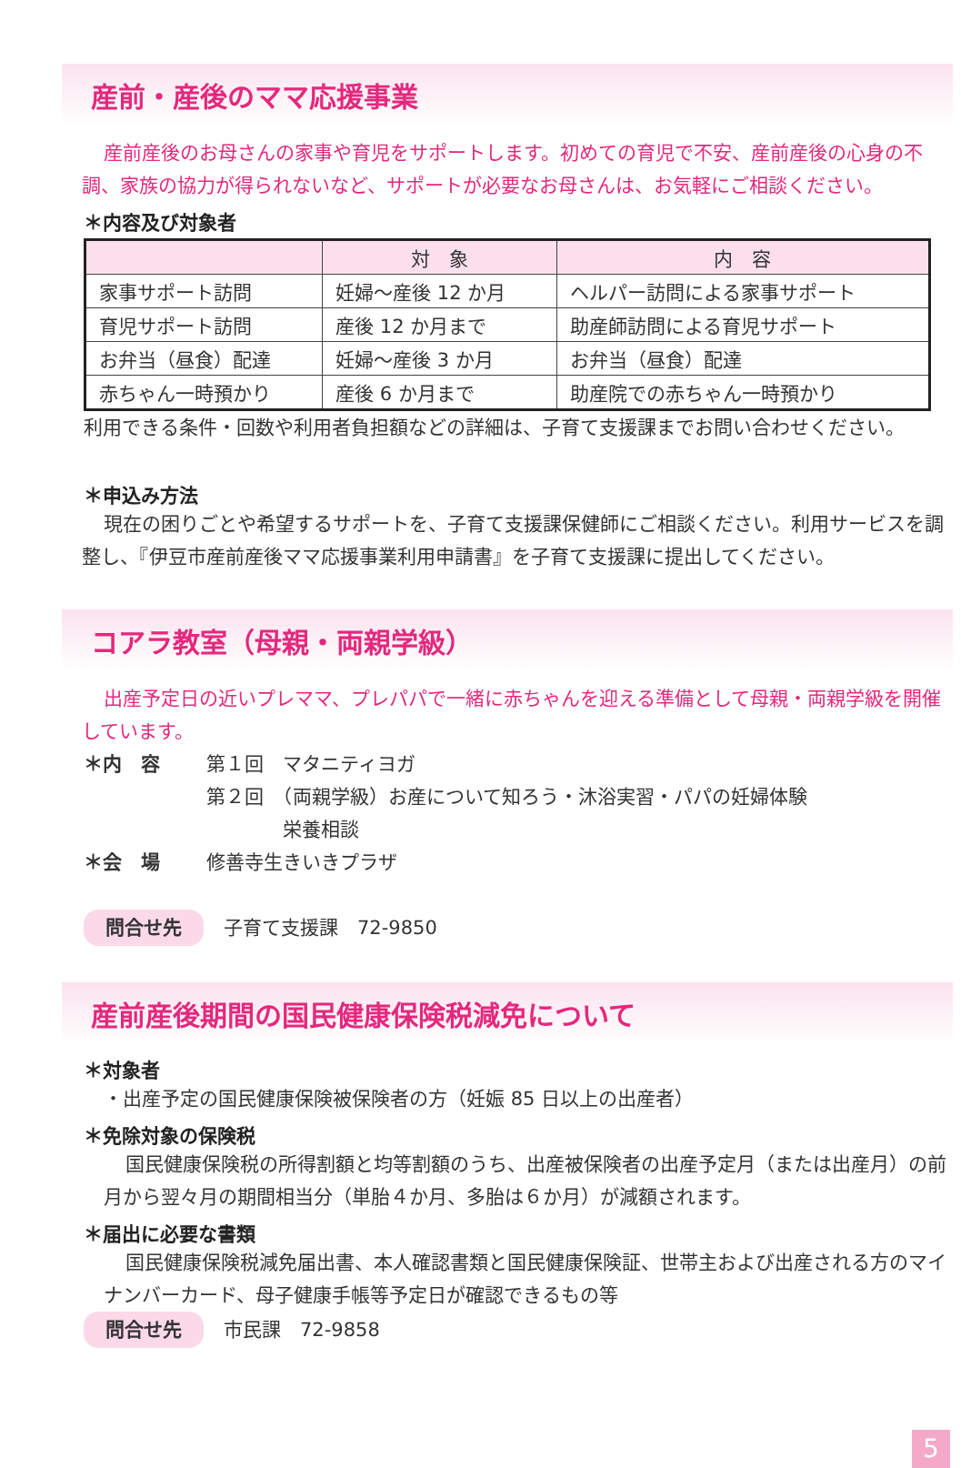産前・産後のママ応援事業
産前産後のお母さんの家事や育児をサポートします。初めての育児で不安、産前産後の心身の不調、家族の協力が得られないなど、サポートが必要なお母さんは、お気軽にご相談ください。
＊内容及び対象者
| | 対 象 | 内 容 |
| --- | --- | --- |
| 家事サポート訪問 | 妊婦～産後 12 か月 | ヘルパー訪問による家事サポート |
| 育児サポート訪問 | 産後 12 か月まで | 助産師訪問による育児サポート |
| お弁当（昼食）配達 | 妊婦～産後 3 か月 | お弁当（昼食）配達 |
| 赤ちゃん一時預かり | 産後 6 か月まで | 助産院での赤ちゃん一時預かり |
利用できる条件・回数や利用者負担額などの詳細は、子育て支援課までお問い合わせください。
＊申込み方法
現在の困りごとや希望するサポートを、子育て支援課保健師にご相談ください。利用サービスを調整し、『伊豆市産前産後ママ応援事業利用申請書』を子育て支援課に提出してください。
コアラ教室（母親・両親学級）
出産予定日の近いプレママ、プレパパで一緒に赤ちゃんを迎える準備として母親・両親学級を開催しています。
＊内　容 第１回　マタニティヨガ
第２回　（両親学級）お産について知ろう・沐浴実習・パパの妊婦体験
　　　　栄養相談
＊会　場 修善寺生きいきプラザ
問合せ先 子育て支援課　72-9850
産前産後期間の国民健康保険税減免について
＊対象者
・出産予定の国民健康保険被保険者の方（妊娠 85 日以上の出産者）
＊免除対象の保険税
国民健康保険税の所得割額と均等割額のうち、出産被保険者の出産予定月（または出産月）の前月から翌々月の期間相当分（単胎４か月、多胎は６か月）が減額されます。
＊届出に必要な書類
国民健康保険税減免届出書、本人確認書類と国民健康保険証、世帯主および出産される方のマイナンバーカード、母子健康手帳等予定日が確認できるもの等
問合せ先 市民課　72-9858
5